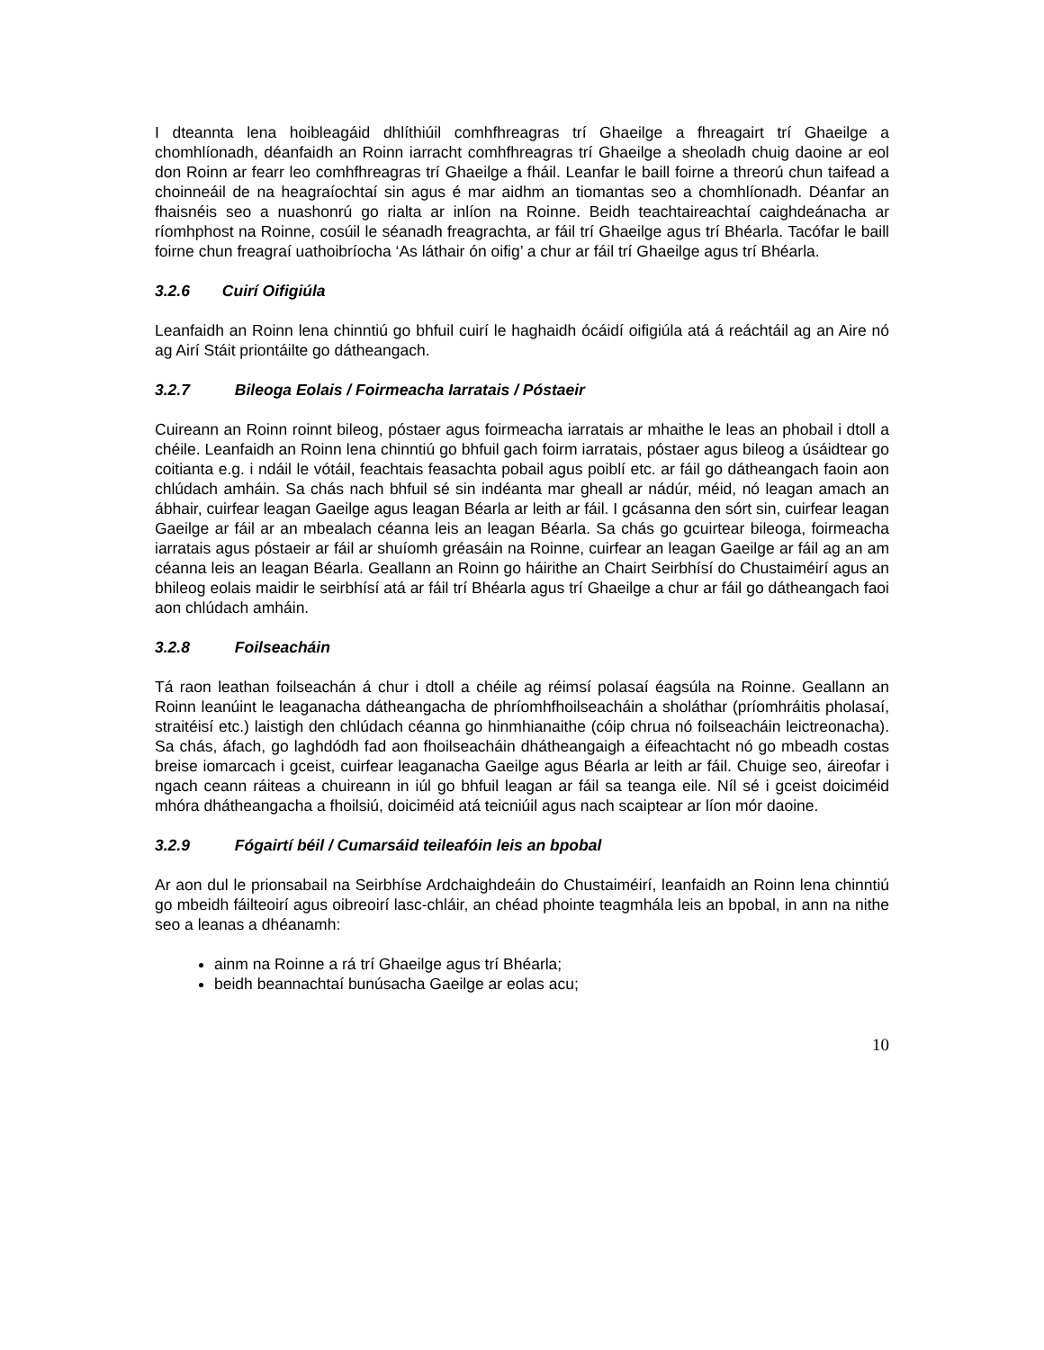I dteannta lena hoibleagáid dhlíthiúil comhfhreagras trí Ghaeilge a fhreagairt trí Ghaeilge a chomhlíonadh, déanfaidh an Roinn iarracht comhfhreagras trí Ghaeilge a sheoladh chuig daoine ar eol don Roinn ar fearr leo comhfhreagras trí Ghaeilge a fháil. Leanfar le baill foirne a threorú chun taifead a choinneáil de na heagraíochtaí sin agus é mar aidhm an tiomantas seo a chomhlíonadh. Déanfar an fhaisnéis seo a nuashonrú go rialta ar inlíon na Roinne. Beidh teachtaireachtaí caighdeánacha ar ríomhphost na Roinne, cosúil le séanadh freagrachta, ar fáil trí Ghaeilge agus trí Bhéarla. Tacófar le baill foirne chun freagraí uathoibríocha ‘As láthair ón oifig’ a chur ar fáil trí Ghaeilge agus trí Bhéarla.
3.2.6 Cuirí Oifigiúla
Leanfaidh an Roinn lena chinntiú go bhfuil cuirí le haghaidh ócáidí oifigiúla atá á reáchtáil ag an Aire nó ag Airí Stáit priontáilte go dátheangach.
3.2.7 Bileoga Eolais / Foirmeacha Iarratais / Póstaeir
Cuireann an Roinn roinnt bileog, póstaer agus foirmeacha iarratais ar mhaithe le leas an phobail i dtoll a chéile. Leanfaidh an Roinn lena chinntiú go bhfuil gach foirm iarratais, póstaer agus bileog a úsáidtear go coitianta e.g. i ndáil le vótáil, feachtais feasachta pobail agus poiblí etc. ar fáil go dátheangach faoin aon chlúdach amháin. Sa chás nach bhfuil sé sin indéanta mar gheall ar nádúr, méid, nó leagan amach an ábhair, cuirfear leagan Gaeilge agus leagan Béarla ar leith ar fáil. I gcásanna den sórt sin, cuirfear leagan Gaeilge ar fáil ar an mbealach céanna leis an leagan Béarla. Sa chás go gcuirtear bileoga, foirmeacha iarratais agus póstaeir ar fáil ar shuíomh gréasáin na Roinne, cuirfear an leagan Gaeilge ar fáil ag an am céanna leis an leagan Béarla. Geallann an Roinn go háirithe an Chairt Seirbhísí do Chustaiméirí agus an bhileog eolais maidir le seirbhísí atá ar fáil trí Bhéarla agus trí Ghaeilge a chur ar fáil go dátheangach faoi aon chlúdach amháin.
3.2.8 Foilseacháin
Tá raon leathan foilseachán á chur i dtoll a chéile ag réimsí polasaí éagsúla na Roinne. Geallann an Roinn leanúint le leaganacha dátheangacha de phríomhfhoilseacháin a sholáthar (príomhráitis pholasaí, straitéisí etc.) laistigh den chlúdach céanna go hinmhianaithe (cóip chrua nó foilseacháin leictreonacha). Sa chás, áfach, go laghdódh fad aon fhoilseacháin dhátheangaigh a éifeachtacht nó go mbeadh costas breise iomarcach i gceist, cuirfear leaganacha Gaeilge agus Béarla ar leith ar fáil. Chuige seo, áireofar i ngach ceann ráiteas a chuireann in iúl go bhfuil leagan ar fáil sa teanga eile. Níl sé i gceist doiciméid mhóra dhátheangacha a fhoilsiú, doiciméid atá teicniúil agus nach scaiptear ar líon mór daoine.
3.2.9 Fógairtí béil / Cumarsáid teileafóin leis an bpobal
Ar aon dul le prionsabail na Seirbhíse Ardchaighdeáin do Chustaiméirí, leanfaidh an Roinn lena chinntiú go mbeidh fáilteoirí agus oibreoirí lasc-chláir, an chéad phointe teagmhála leis an bpobal, in ann na nithe seo a leanas a dhéanamh:
ainm na Roinne a rá trí Ghaeilge agus trí Bhéarla;
beidh beannachtaí bunúsacha Gaeilge ar eolas acu;
10